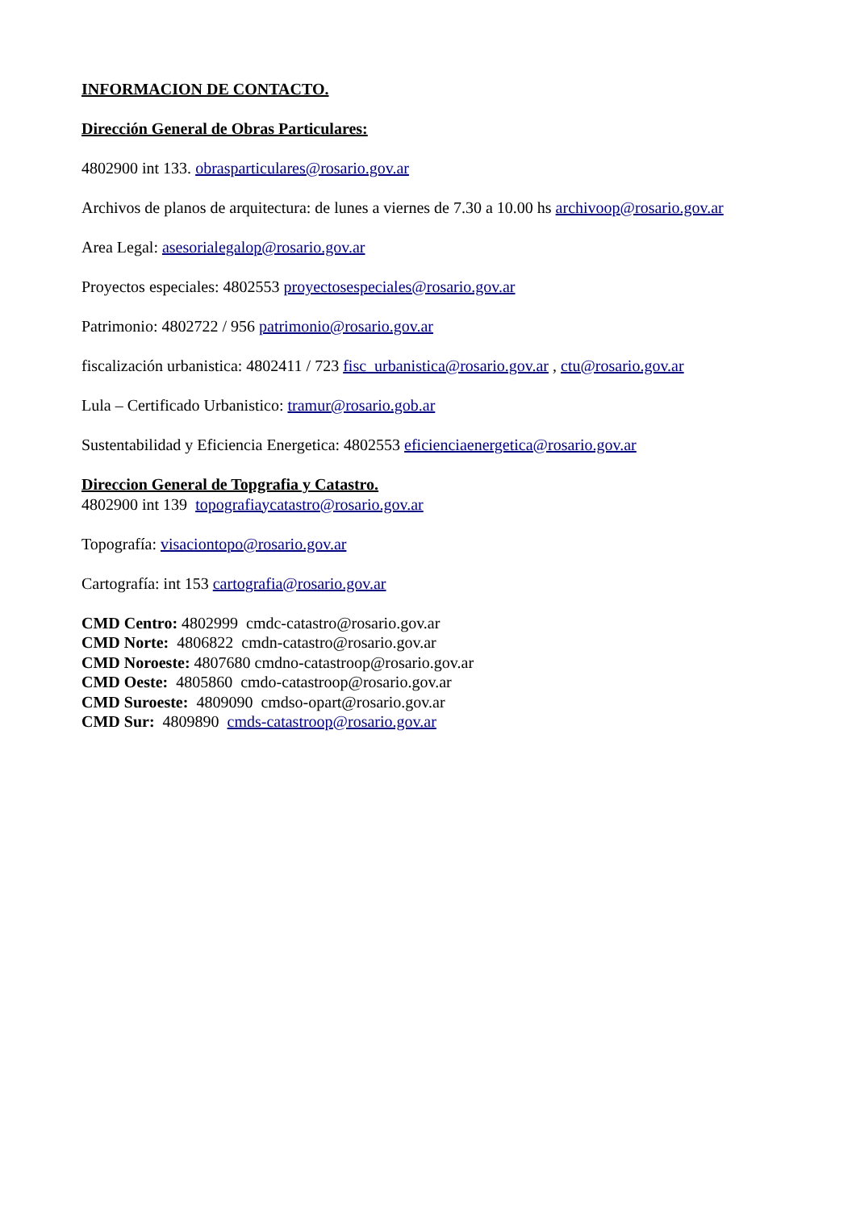INFORMACION DE CONTACTO.
Dirección General de Obras Particulares:
4802900 int 133. obrasparticulares@rosario.gov.ar
Archivos de planos de arquitectura: de lunes a viernes de 7.30 a 10.00 hs archivoop@rosario.gov.ar
Area Legal: asesorialegalop@rosario.gov.ar
Proyectos especiales: 4802553 proyectosespeciales@rosario.gov.ar
Patrimonio: 4802722 / 956 patrimonio@rosario.gov.ar
fiscalización urbanistica: 4802411 / 723 fisc_urbanistica@rosario.gov.ar , ctu@rosario.gov.ar
Lula – Certificado Urbanistico: tramur@rosario.gob.ar
Sustentabilidad y Eficiencia Energetica: 4802553 eficienciaenergetica@rosario.gov.ar
Direccion General de Topgrafia y Catastro.
4802900 int 139 topografiaycatastro@rosario.gov.ar
Topografía: visaciontopo@rosario.gov.ar
Cartografía: int 153 cartografia@rosario.gov.ar
CMD Centro: 4802999 cmdc-catastro@rosario.gov.ar
CMD Norte: 4806822 cmdn-catastro@rosario.gov.ar
CMD Noroeste: 4807680 cmdno-catastroop@rosario.gov.ar
CMD Oeste: 4805860 cmdo-catastroop@rosario.gov.ar
CMD Suroeste: 4809090 cmdso-opart@rosario.gov.ar
CMD Sur: 4809890 cmds-catastroop@rosario.gov.ar